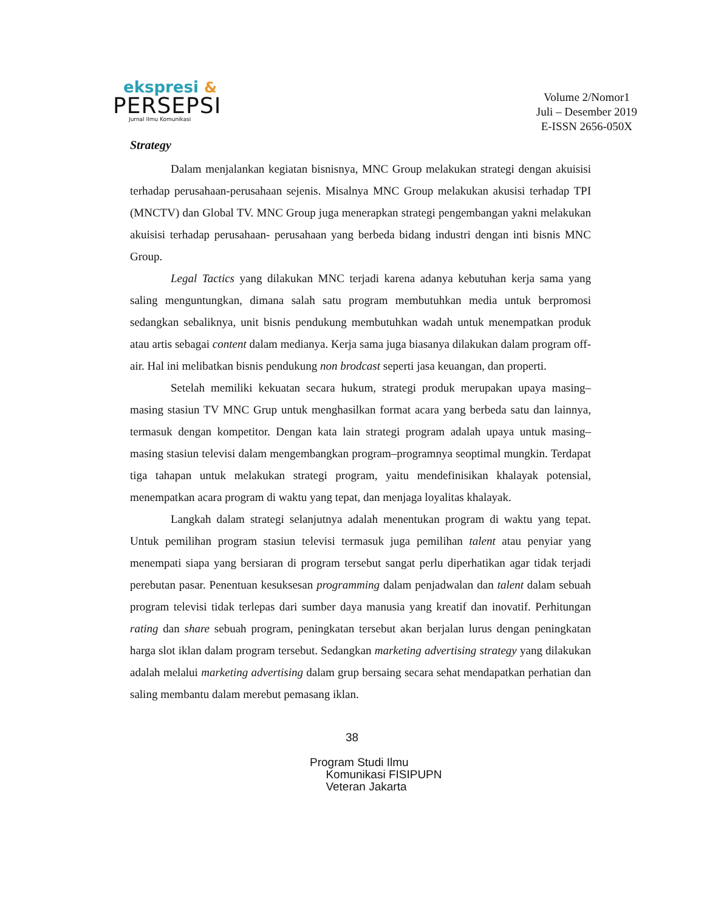ekspresi &
PERSEPSI
Jurnal Ilmu Komunikasi
Volume 2/Nomor1
Juli – Desember 2019
E-ISSN 2656-050X
Strategy
Dalam menjalankan kegiatan bisnisnya, MNC Group melakukan strategi dengan akuisisi terhadap perusahaan-perusahaan sejenis. Misalnya MNC Group melakukan akusisi terhadap TPI (MNCTV) dan Global TV. MNC Group juga menerapkan strategi pengembangan yakni melakukan akuisisi terhadap perusahaan- perusahaan yang berbeda bidang industri dengan inti bisnis MNC Group.
Legal Tactics yang dilakukan MNC terjadi karena adanya kebutuhan kerja sama yang saling menguntungkan, dimana salah satu program membutuhkan media untuk berpromosi sedangkan sebaliknya, unit bisnis pendukung membutuhkan wadah untuk menempatkan produk atau artis sebagai content dalam medianya. Kerja sama juga biasanya dilakukan dalam program off-air. Hal ini melibatkan bisnis pendukung non brodcast seperti jasa keuangan, dan properti.
Setelah memiliki kekuatan secara hukum, strategi produk merupakan upaya masing–masing stasiun TV MNC Grup untuk menghasilkan format acara yang berbeda satu dan lainnya, termasuk dengan kompetitor. Dengan kata lain strategi program adalah upaya untuk masing–masing stasiun televisi dalam mengembangkan program–programnya seoptimal mungkin. Terdapat tiga tahapan untuk melakukan strategi program, yaitu mendefinisikan khalayak potensial, menempatkan acara program di waktu yang tepat, dan menjaga loyalitas khalayak.
Langkah dalam strategi selanjutnya adalah menentukan program di waktu yang tepat. Untuk pemilihan program stasiun televisi termasuk juga pemilihan talent atau penyiar yang menempati siapa yang bersiaran di program tersebut sangat perlu diperhatikan agar tidak terjadi perebutan pasar. Penentuan kesuksesan programming dalam penjadwalan dan talent dalam sebuah program televisi tidak terlepas dari sumber daya manusia yang kreatif dan inovatif. Perhitungan rating dan share sebuah program, peningkatan tersebut akan berjalan lurus dengan peningkatan harga slot iklan dalam program tersebut. Sedangkan marketing advertising strategy yang dilakukan adalah melalui marketing advertising dalam grup bersaing secara sehat mendapatkan perhatian dan saling membantu dalam merebut pemasang iklan.
38
Program Studi Ilmu
Komunikasi FISIPUPN
Veteran Jakarta